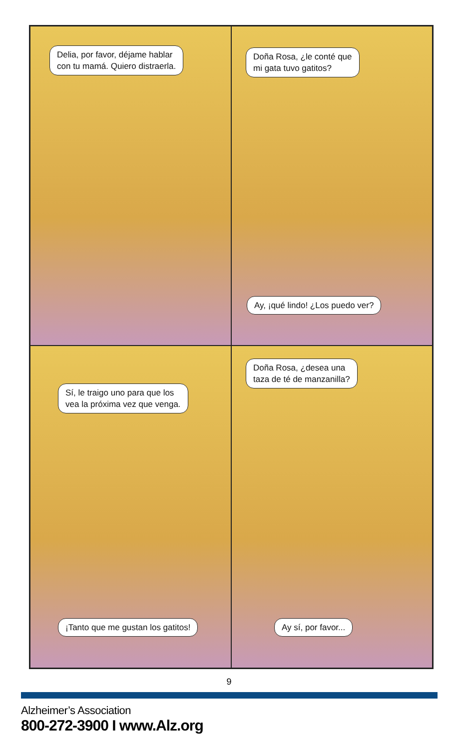Delia, por favor, déjame hablar
con tu mamá. Quiero distraerla.
Doña Rosa, ¿le conté que
mi gata tuvo gatitos?
Ay, ¡qué lindo! ¿Los puedo ver?
Sí, le traigo uno para que los
vea la próxima vez que venga.
¡Tanto que me gustan los gatitos!
Doña Rosa, ¿desea una
taza de té de manzanilla?
Ay sí, por favor...
9
Alzheimer’s Association
800-272-3900 I www.Alz.org